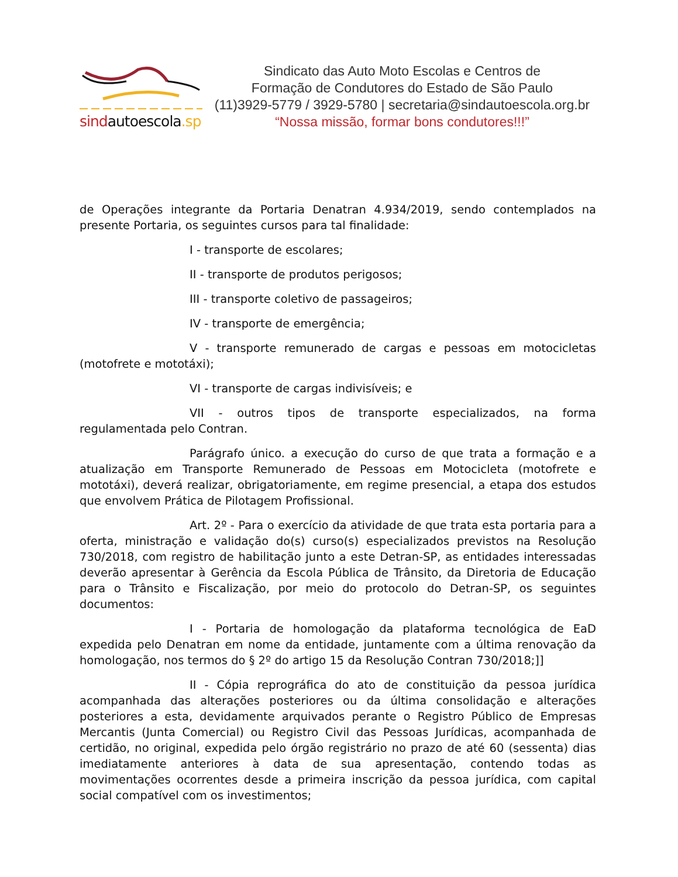sindautoescola.sp
Sindicato das Auto Moto Escolas e Centros de
Formação de Condutores do Estado de São Paulo
(11)3929-5779 / 3929-5780 | secretaria@sindautoescola.org.br
“Nossa missão, formar bons condutores!!!”
de Operações integrante da Portaria Denatran 4.934/2019, sendo contemplados na presente Portaria, os seguintes cursos para tal finalidade:
I - transporte de escolares;
II - transporte de produtos perigosos;
III - transporte coletivo de passageiros;
IV - transporte de emergência;
V - transporte remunerado de cargas e pessoas em motocicletas (motofrete e mototáxi);
VI - transporte de cargas indivisíveis; e
VII - outros tipos de transporte especializados, na forma regulamentada pelo Contran.
Parágrafo único. a execução do curso de que trata a formação e a atualização em Transporte Remunerado de Pessoas em Motocicleta (motofrete e mototáxi), deverá realizar, obrigatoriamente, em regime presencial, a etapa dos estudos que envolvem Prática de Pilotagem Profissional.
Art. 2º - Para o exercício da atividade de que trata esta portaria para a oferta, ministração e validação do(s) curso(s) especializados previstos na Resolução 730/2018, com registro de habilitação junto a este Detran-SP, as entidades interessadas deverão apresentar à Gerência da Escola Pública de Trânsito, da Diretoria de Educação para o Trânsito e Fiscalização, por meio do protocolo do Detran-SP, os seguintes documentos:
I - Portaria de homologação da plataforma tecnológica de EaD expedida pelo Denatran em nome da entidade, juntamente com a última renovação da homologação, nos termos do § 2º do artigo 15 da Resolução Contran 730/2018;]]
II - Cópia reprográfica do ato de constituição da pessoa jurídica acompanhada das alterações posteriores ou da última consolidação e alterações posteriores a esta, devidamente arquivados perante o Registro Público de Empresas Mercantis (Junta Comercial) ou Registro Civil das Pessoas Jurídicas, acompanhada de certidão, no original, expedida pelo órgão registrário no prazo de até 60 (sessenta) dias imediatamente anteriores à data de sua apresentação, contendo todas as movimentações ocorrentes desde a primeira inscrição da pessoa jurídica, com capital social compatível com os investimentos;